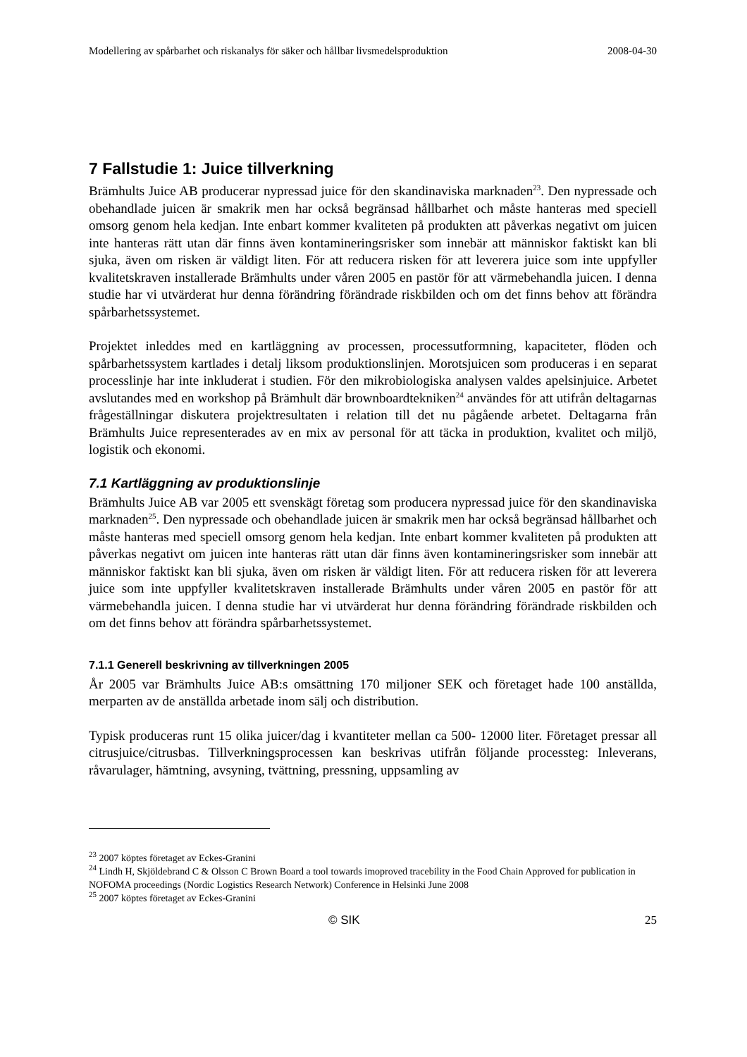Modellering av spårbarhet och riskanalys för säker och hållbar livsmedelsproduktion 2008-04-30
7 Fallstudie 1: Juice tillverkning
Brämhults Juice AB producerar nypressad juice för den skandinaviska marknaden<sup>23</sup>. Den nypressade och obehandlade juicen är smakrik men har också begränsad hållbarhet och måste hanteras med speciell omsorg genom hela kedjan. Inte enbart kommer kvaliteten på produkten att påverkas negativt om juicen inte hanteras rätt utan där finns även kontamineringsrisker som innebär att människor faktiskt kan bli sjuka, även om risken är väldigt liten. För att reducera risken för att leverera juice som inte uppfyller kvalitetskraven installerade Brämhults under våren 2005 en pastör för att värmebehandla juicen. I denna studie har vi utvärderat hur denna förändring förändrade riskbilden och om det finns behov att förändra spårbarhetssystemet.
Projektet inleddes med en kartläggning av processen, processutformning, kapaciteter, flöden och spårbarhetssystem kartlades i detalj liksom produktionslinjen. Morotsjuicen som produceras i en separat processlinje har inte inkluderat i studien. För den mikrobiologiska analysen valdes apelsinjuice. Arbetet avslutandes med en workshop på Brämhult där brownboardtekniken<sup>24</sup> användes för att utifrån deltagarnas frågeställningar diskutera projektresultaten i relation till det nu pågående arbetet. Deltagarna från Brämhults Juice representerades av en mix av personal för att täcka in produktion, kvalitet och miljö, logistik och ekonomi.
7.1 Kartläggning av produktionslinje
Brämhults Juice AB var 2005 ett svenskägt företag som producera nypressad juice för den skandinaviska marknaden<sup>25</sup>. Den nypressade och obehandlade juicen är smakrik men har också begränsad hållbarhet och måste hanteras med speciell omsorg genom hela kedjan. Inte enbart kommer kvaliteten på produkten att påverkas negativt om juicen inte hanteras rätt utan där finns även kontamineringsrisker som innebär att människor faktiskt kan bli sjuka, även om risken är väldigt liten. För att reducera risken för att leverera juice som inte uppfyller kvalitetskraven installerade Brämhults under våren 2005 en pastör för att värmebehandla juicen. I denna studie har vi utvärderat hur denna förändring förändrade riskbilden och om det finns behov att förändra spårbarhetssystemet.
7.1.1 Generell beskrivning av tillverkningen 2005
År 2005 var Brämhults Juice AB:s omsättning 170 miljoner SEK och företaget hade 100 anställda, merparten av de anställda arbetade inom sälj och distribution.
Typisk produceras runt 15 olika juicer/dag i kvantiteter mellan ca 500- 12000 liter. Företaget pressar all citrusjuice/citrusbas. Tillverkningsprocessen kan beskrivas utifrån följande processteg: Inleverans, råvarulager, hämtning, avsyning, tvättning, pressning, uppsamling av
<sup>23</sup> 2007 köptes företaget av Eckes-Granini
<sup>24</sup> Lindh H, Skjöldebrand C & Olsson C Brown Board a tool towards imoproved tracebility in the Food Chain Approved for publication in NOFOMA proceedings (Nordic Logistics Research Network) Conference in Helsinki June 2008
<sup>25</sup> 2007 köptes företaget av Eckes-Granini
© SIK 25